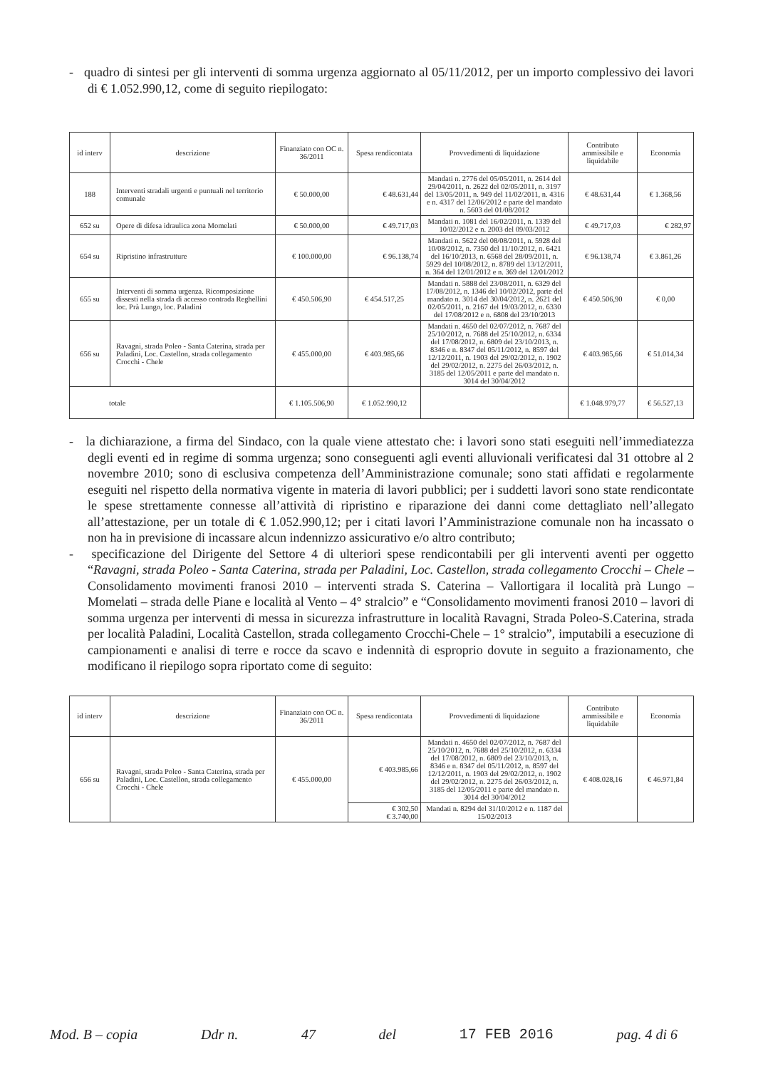- quadro di sintesi per gli interventi di somma urgenza aggiornato al 05/11/2012, per un importo complessivo dei lavori di € 1.052.990,12, come di seguito riepilogato:
| id interv | descrizione | Finanziato con OC n. 36/2011 | Spesa rendicontata | Provvedimenti di liquidazione | Contributo ammissibile e liquidabile | Economia |
| --- | --- | --- | --- | --- | --- | --- |
| 188 | Interventi stradali urgenti e puntuali nel territorio comunale | € 50.000,00 | € 48.631,44 | Mandati n. 2776 del 05/05/2011, n. 2614 del 29/04/2011, n. 2622 del 02/05/2011, n. 3197 del 13/05/2011, n. 949 del 11/02/2011, n. 4316 e n. 4317 del 12/06/2012 e parte del mandato n. 5603 del 01/08/2012 | € 48.631,44 | € 1.368,56 |
| 652 su | Opere di difesa idraulica zona Momelati | € 50.000,00 | € 49.717,03 | Mandati n. 1081 del 16/02/2011, n. 1339 del 10/02/2012 e n. 2003 del 09/03/2012 | € 49.717,03 | € 282,97 |
| 654 su | Ripristino infrastrutture | € 100.000,00 | € 96.138,74 | Mandati n. 5622 del 08/08/2011, n. 5928 del 10/08/2012, n. 7350 del 11/10/2012, n. 6421 del 16/10/2013, n. 6568 del 28/09/2011, n. 5929 del 10/08/2012, n. 8789 del 13/12/2011, n. 364 del 12/01/2012 e n. 369 del 12/01/2012 | € 96.138,74 | € 3.861,26 |
| 655 su | Interventi di somma urgenza. Ricomposizione dissesti nella strada di accesso contrada Reghellini loc. Prà Lungo, loc. Paladini | € 450.506,90 | € 454.517,25 | Mandati n. 5888 del 23/08/2011, n. 6329 del 17/08/2012, n. 1346 del 10/02/2012, parte del mandato n. 3014 del 30/04/2012, n. 2621 del 02/05/2011, n. 2167 del 19/03/2012, n. 6330 del 17/08/2012 e n. 6808 del 23/10/2013 | € 450.506,90 | € 0,00 |
| 656 su | Ravagni, strada Poleo - Santa Caterina, strada per Paladini, Loc. Castellon, strada collegamento Crocchi - Chele | € 455.000,00 | € 403.985,66 | Mandati n. 4650 del 02/07/2012, n. 7687 del 25/10/2012, n. 7688 del 25/10/2012, n. 6334 del 17/08/2012, n. 6809 del 23/10/2013, n. 8346 e n. 8347 del 05/11/2012, n. 8597 del 12/12/2011, n. 1903 del 29/02/2012, n. 1902 del 29/02/2012, n. 2275 del 26/03/2012, n. 3185 del 12/05/2011 e parte del mandato n. 3014 del 30/04/2012 | € 403.985,66 | € 51.014,34 |
| totale | | € 1.105.506,90 | € 1.052.990,12 | | € 1.048.979,77 | € 56.527,13 |
- la dichiarazione, a firma del Sindaco, con la quale viene attestato che: i lavori sono stati eseguiti nell’immediatezza degli eventi ed in regime di somma urgenza; sono conseguenti agli eventi alluvionali verificatesi dal 31 ottobre al 2 novembre 2010; sono di esclusiva competenza dell’Amministrazione comunale; sono stati affidati e regolarmente eseguiti nel rispetto della normativa vigente in materia di lavori pubblici; per i suddetti lavori sono state rendicontate le spese strettamente connesse all’attività di ripristino e riparazione dei danni come dettagliato nell’allegato all’attestazione, per un totale di € 1.052.990,12; per i citati lavori l’Amministrazione comunale non ha incassato o non ha in previsione di incassare alcun indennizzo assicurativo e/o altro contributo;
- specificazione del Dirigente del Settore 4 di ulteriori spese rendicontabili per gli interventi aventi per oggetto “Ravagni, strada Poleo - Santa Caterina, strada per Paladini, Loc. Castellon, strada collegamento Crocchi – Chele – Consolidamento movimenti franosi 2010 – interventi strada S. Caterina – Vallortigara il località prà Lungo – Momelati – strada delle Piane e località al Vento – 4° stralcio” e “Consolidamento movimenti franosi 2010 – lavori di somma urgenza per interventi di messa in sicurezza infrastrutture in località Ravagni, Strada Poleo-S.Caterina, strada per località Paladini, Località Castellon, strada collegamento Crocchi-Chele – 1° stralcio”, imputabili a esecuzione di campionamenti e analisi di terre e rocce da scavo e indennità di esproprio dovute in seguito a frazionamento, che modificano il riepilogo sopra riportato come di seguito:
| id interv | descrizione | Finanziato con OC n. 36/2011 | Spesa rendicontata | Provvedimenti di liquidazione | Contributo ammissibile e liquidabile | Economia |
| --- | --- | --- | --- | --- | --- | --- |
| 656 su | Ravagni, strada Poleo - Santa Caterina, strada per Paladini, Loc. Castellon, strada collegamento Crocchi - Chele | € 455.000,00 | € 403.985,66 | Mandati n. 4650 del 02/07/2012, n. 7687 del 25/10/2012, n. 7688 del 25/10/2012, n. 6334 del 17/08/2012, n. 6809 del 23/10/2013, n. 8346 e n. 8347 del 05/11/2012, n. 8597 del 12/12/2011, n. 1903 del 29/02/2012, n. 1902 del 29/02/2012, n. 2275 del 26/03/2012, n. 3185 del 12/05/2011 e parte del mandato n. 3014 del 30/04/2012 | € 408.028,16 | € 46.971,84 |
| | | | € 302,50 € 3.740,00 | Mandati n. 8294 del 31/10/2012 e n. 1187 del 15/02/2013 | | |
Mod. B – copia Ddr n. 47 del 17 FEB 2016 pag. 4 di 6